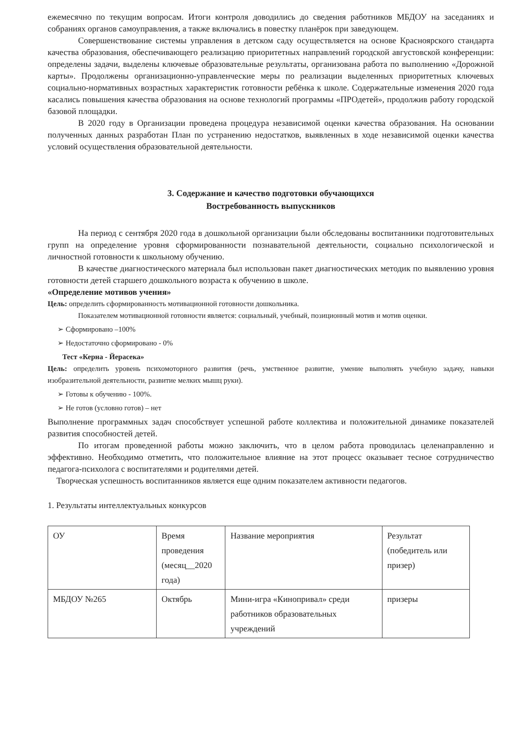ежемесячно по текущим вопросам. Итоги контроля доводились до сведения работников МБДОУ на заседаниях и собраниях органов самоуправления, а также включались в повестку планёрок при заведующем.
Совершенствование системы управления в детском саду осуществляется на основе Красноярского стандарта качества образования, обеспечивающего реализацию приоритетных направлений городской августовской конференции: определены задачи, выделены ключевые образовательные результаты, организована работа по выполнению «Дорожной карты». Продолжены организационно-управленческие меры по реализации выделенных приоритетных ключевых социально-нормативных возрастных характеристик готовности ребёнка к школе. Содержательные изменения 2020 года касались повышения качества образования на основе технологий программы «ПРОдетей», продолжив работу городской базовой площадки.
В 2020 году в Организации проведена процедура независимой оценки качества образования. На основании полученных данных разработан План по устранению недостатков, выявленных в ходе независимой оценки качества условий осуществления образовательной деятельности.
3. Содержание и качество подготовки обучающихся
Востребованность выпускников
На период с сентября 2020 года в дошкольной организации были обследованы воспитанники подготовительных групп на определение уровня сформированности познавательной деятельности, социально психологической и личностной готовности к школьному обучению.
В качестве диагностического материала был использован пакет диагностических методик по выявлению уровня готовности детей старшего дошкольного возраста к обучению в школе.
«Определение мотивов учения»
Цель: определить сформированность мотивационной готовности дошкольника.
Показателем мотивационной готовности является: социальный, учебный, позиционный мотив и мотив оценки.
➢ Сформировано –100%
➢ Недостаточно сформировано - 0%
Тест «Керна - Йерасека»
Цель: определить уровень психомоторного развития (речь, умственное развитие, умение выполнять учебную задачу, навыки изобразительной деятельности, развитие мелких мышц руки).
➢ Готовы к обучению - 100%.
➢ Не готов (условно готов) – нет
Выполнение программных задач способствует успешной работе коллектива и положительной динамике показателей развития способностей детей.
По итогам проведенной работы можно заключить, что в целом работа проводилась целенаправленно и эффективно. Необходимо отметить, что положительное влияние на этот процесс оказывает тесное сотрудничество педагога-психолога с воспитателями и родителями детей.
Творческая успешность воспитанников является еще одним показателем активности педагогов.
1. Результаты интеллектуальных конкурсов
| ОУ | Время проведения (месяц__2020 года) | Название мероприятия | Результат (победитель или призер) |
| МБДОУ №265 | Октябрь | Мини-игра «Кинопривал» среди работников образовательных учреждений | призеры |